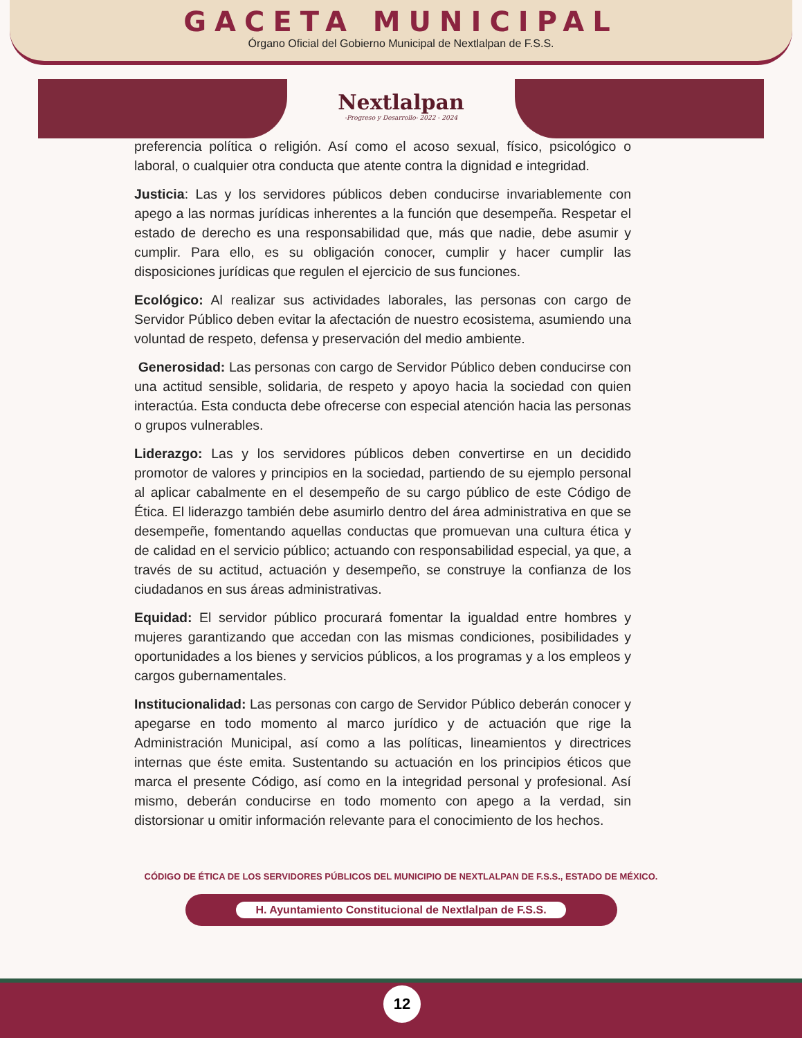GACETA MUNICIPAL
Órgano Oficial del Gobierno Municipal de Nextlalpan de F.S.S.
Nextlalpan
-Progreso y Desarrollo- 2022 - 2024
preferencia política o religión. Así como el acoso sexual, físico, psicológico o laboral, o cualquier otra conducta que atente contra la dignidad e integridad.
Justicia: Las y los servidores públicos deben conducirse invariablemente con apego a las normas jurídicas inherentes a la función que desempeña. Respetar el estado de derecho es una responsabilidad que, más que nadie, debe asumir y cumplir. Para ello, es su obligación conocer, cumplir y hacer cumplir las disposiciones jurídicas que regulen el ejercicio de sus funciones.
Ecológico: Al realizar sus actividades laborales, las personas con cargo de Servidor Público deben evitar la afectación de nuestro ecosistema, asumiendo una voluntad de respeto, defensa y preservación del medio ambiente.
Generosidad: Las personas con cargo de Servidor Público deben conducirse con una actitud sensible, solidaria, de respeto y apoyo hacia la sociedad con quien interactúa. Esta conducta debe ofrecerse con especial atención hacia las personas o grupos vulnerables.
Liderazgo: Las y los servidores públicos deben convertirse en un decidido promotor de valores y principios en la sociedad, partiendo de su ejemplo personal al aplicar cabalmente en el desempeño de su cargo público de este Código de Ética. El liderazgo también debe asumirlo dentro del área administrativa en que se desempeñe, fomentando aquellas conductas que promuevan una cultura ética y de calidad en el servicio público; actuando con responsabilidad especial, ya que, a través de su actitud, actuación y desempeño, se construye la confianza de los ciudadanos en sus áreas administrativas.
Equidad: El servidor público procurará fomentar la igualdad entre hombres y mujeres garantizando que accedan con las mismas condiciones, posibilidades y oportunidades a los bienes y servicios públicos, a los programas y a los empleos y cargos gubernamentales.
Institucionalidad: Las personas con cargo de Servidor Público deberán conocer y apegarse en todo momento al marco jurídico y de actuación que rige la Administración Municipal, así como a las políticas, lineamientos y directrices internas que éste emita. Sustentando su actuación en los principios éticos que marca el presente Código, así como en la integridad personal y profesional. Así mismo, deberán conducirse en todo momento con apego a la verdad, sin distorsionar u omitir información relevante para el conocimiento de los hechos.
CÓDIGO DE ÉTICA DE LOS SERVIDORES PÚBLICOS DEL MUNICIPIO DE NEXTLALPAN DE F.S.S., ESTADO DE MÉXICO.
H. Ayuntamiento Constitucional de Nextlalpan de F.S.S.
12